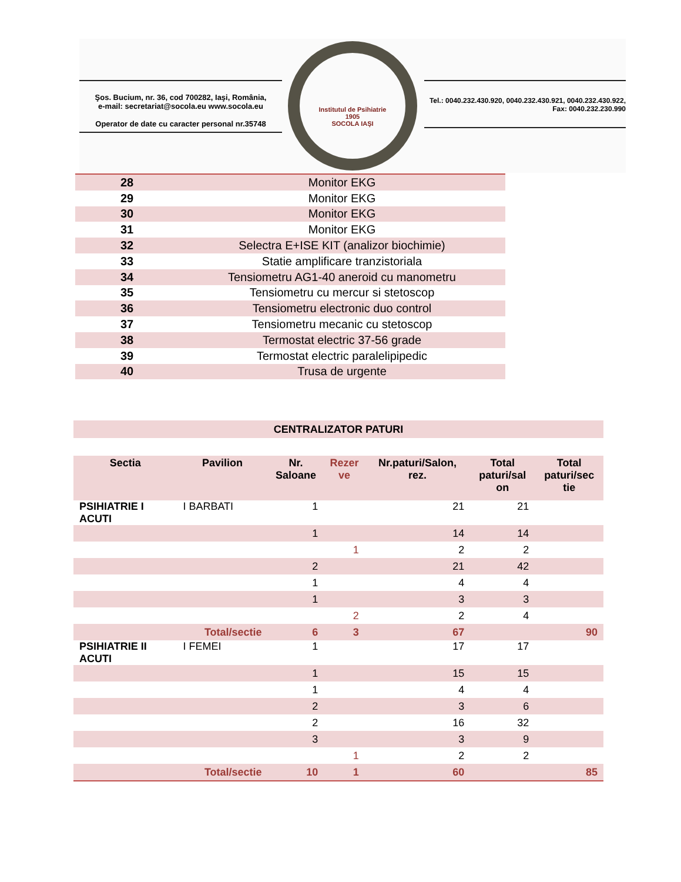Şos. Bucium, nr. 36, cod 700282, Iaşi, România,
e-mail: secretariat@socola.eu www.socola.eu
Operator de date cu caracter personal nr.35748
Institutul de Psihiatrie
1905
SOCOLA IAŞI
Tel.: 0040.232.430.920, 0040.232.430.921, 0040.232.430.922,
Fax: 0040.232.230.990
| 28 | Monitor EKG |
| 29 | Monitor EKG |
| 30 | Monitor EKG |
| 31 | Monitor EKG |
| 32 | Selectra E+ISE KIT (analizor biochimie) |
| 33 | Statie amplificare tranzistoriala |
| 34 | Tensiometru AG1-40 aneroid cu manometru |
| 35 | Tensiometru cu mercur si stetoscop |
| 36 | Tensiometru electronic duo control |
| 37 | Tensiometru mecanic cu stetoscop |
| 38 | Termostat electric 37-56 grade |
| 39 | Termostat electric paralelipipedic |
| 40 | Trusa de urgente |
CENTRALIZATOR PATURI
| Sectia | Pavilion | Nr. Saloane | Rezer ve | Nr.paturi/Salon, rez. | Total paturi/sal on | Total paturi/sec tie |
| --- | --- | --- | --- | --- | --- | --- |
| PSIHIATRIE I ACUTI | I BARBATI | 1 | | 21 | 21 | |
| | | 1 | | 14 | 14 | |
| | | | 1 | 2 | 2 | |
| | | 2 | | 21 | 42 | |
| | | 1 | | 4 | 4 | |
| | | 1 | | 3 | 3 | |
| | | | 2 | 2 | 4 | |
| | Total/sectie | 6 | 3 | 67 | | 90 |
| PSIHIATRIE II ACUTI | I FEMEI | 1 | | 17 | 17 | |
| | | 1 | | 15 | 15 | |
| | | 1 | | 4 | 4 | |
| | | 2 | | 3 | 6 | |
| | | 2 | | 16 | 32 | |
| | | 3 | | 3 | 9 | |
| | | | 1 | 2 | 2 | |
| | Total/sectie | 10 | 1 | 60 | | 85 |